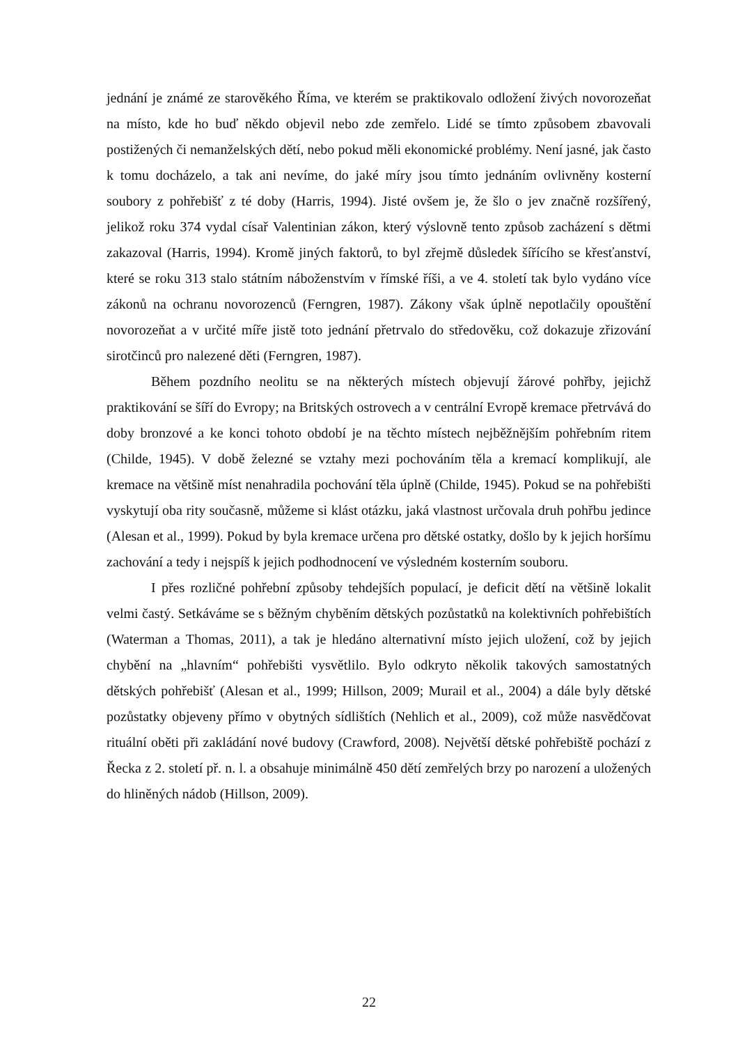jednání je známé ze starověkého Říma, ve kterém se praktikovalo odložení živých novorozeňat na místo, kde ho buď někdo objevil nebo zde zemřelo. Lidé se tímto způsobem zbavovali postižených či nemanželských dětí, nebo pokud měli ekonomické problémy. Není jasné, jak často k tomu docházelo, a tak ani nevíme, do jaké míry jsou tímto jednáním ovlivněny kosterní soubory z pohřebišť z té doby (Harris, 1994). Jisté ovšem je, že šlo o jev značně rozšířený, jelikož roku 374 vydal císař Valentinian zákon, který výslovně tento způsob zacházení s dětmi zakazoval (Harris, 1994). Kromě jiných faktorů, to byl zřejmě důsledek šířícího se křesťanství, které se roku 313 stalo státním náboženstvím v římské říši, a ve 4. století tak bylo vydáno více zákonů na ochranu novorozenců (Ferngren, 1987). Zákony však úplně nepotlačily opouštění novorozeňat a v určité míře jistě toto jednání přetrvalo do středověku, což dokazuje zřizování sirotčinců pro nalezené děti (Ferngren, 1987).
Během pozdního neolitu se na některých místech objevují žárové pohřby, jejichž praktikování se šíří do Evropy; na Britských ostrovech a v centrální Evropě kremace přetrvává do doby bronzové a ke konci tohoto období je na těchto místech nejběžnějším pohřebním ritem (Childe, 1945). V době železné se vztahy mezi pochováním těla a kremací komplikují, ale kremace na většině míst nenahradila pochování těla úplně (Childe, 1945). Pokud se na pohřebišti vyskytují oba rity současně, můžeme si klást otázku, jaká vlastnost určovala druh pohřbu jedince (Alesan et al., 1999). Pokud by byla kremace určena pro dětské ostatky, došlo by k jejich horšímu zachování a tedy i nejspíš k jejich podhodnocení ve výsledném kosterním souboru.
I přes rozličné pohřební způsoby tehdejších populací, je deficit dětí na většině lokalit velmi častý. Setkáváme se s běžným chyběním dětských pozůstatků na kolektivních pohřebištích (Waterman a Thomas, 2011), a tak je hledáno alternativní místo jejich uložení, což by jejich chybění na „hlavním“ pohřebišti vysvětlilo. Bylo odkryto několik takových samostatných dětských pohřebišť (Alesan et al., 1999; Hillson, 2009; Murail et al., 2004) a dále byly dětské pozůstatky objeveny přímo v obytných sídlištích (Nehlich et al., 2009), což může nasvědčovat rituální oběti při zakládání nové budovy (Crawford, 2008). Největší dětské pohřebiště pochází z Řecka z 2. století př. n. l. a obsahuje minimálně 450 dětí zemřelých brzy po narození a uložených do hliněných nádob (Hillson, 2009).
22